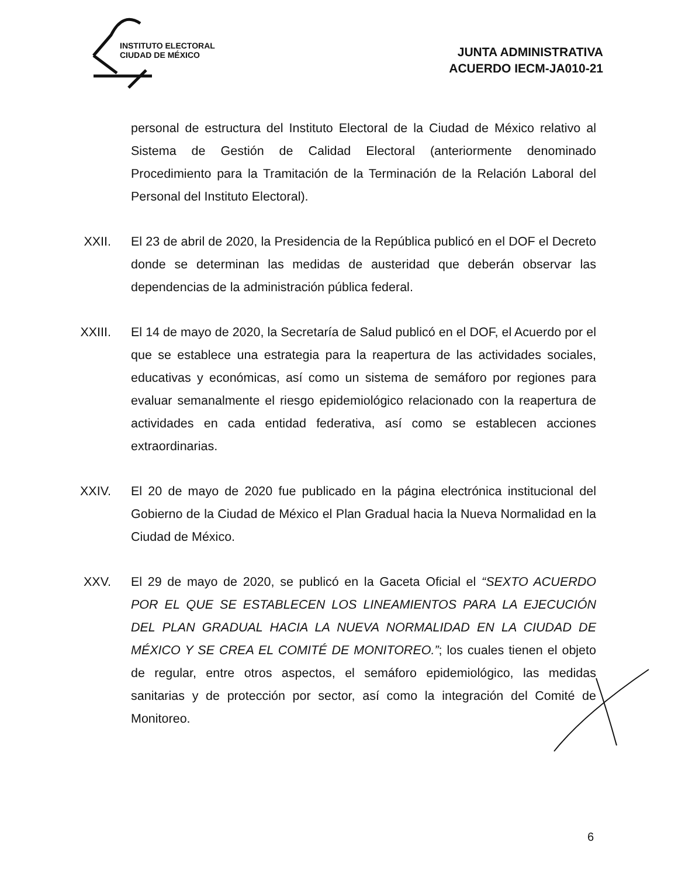INSTITUTO ELECTORAL
CIUDAD DE MÉXICO
JUNTA ADMINISTRATIVA
ACUERDO IECM-JA010-21
personal de estructura del Instituto Electoral de la Ciudad de México relativo al Sistema de Gestión de Calidad Electoral (anteriormente denominado Procedimiento para la Tramitación de la Terminación de la Relación Laboral del Personal del Instituto Electoral).
XXII.
El 23 de abril de 2020, la Presidencia de la República publicó en el DOF el Decreto donde se determinan las medidas de austeridad que deberán observar las dependencias de la administración pública federal.
XXIII.
El 14 de mayo de 2020, la Secretaría de Salud publicó en el DOF, el Acuerdo por el que se establece una estrategia para la reapertura de las actividades sociales, educativas y económicas, así como un sistema de semáforo por regiones para evaluar semanalmente el riesgo epidemiológico relacionado con la reapertura de actividades en cada entidad federativa, así como se establecen acciones extraordinarias.
XXIV.
El 20 de mayo de 2020 fue publicado en la página electrónica institucional del Gobierno de la Ciudad de México el Plan Gradual hacia la Nueva Normalidad en la Ciudad de México.
XXV. El 29 de mayo de 2020, se publicó en la Gaceta Oficial el “SEXTO ACUERDO POR EL QUE SE ESTABLECEN LOS LINEAMIENTOS PARA LA EJECUCIÓN DEL PLAN GRADUAL HACIA LA NUEVA NORMALIDAD EN LA CIUDAD DE MÉXICO Y SE CREA EL COMITÉ DE MONITOREO.”; los cuales tienen el objeto de regular, entre otros aspectos, el semáforo epidemiológico, las medidas sanitarias y de protección por sector, así como la integración del Comité de Monitoreo.
6